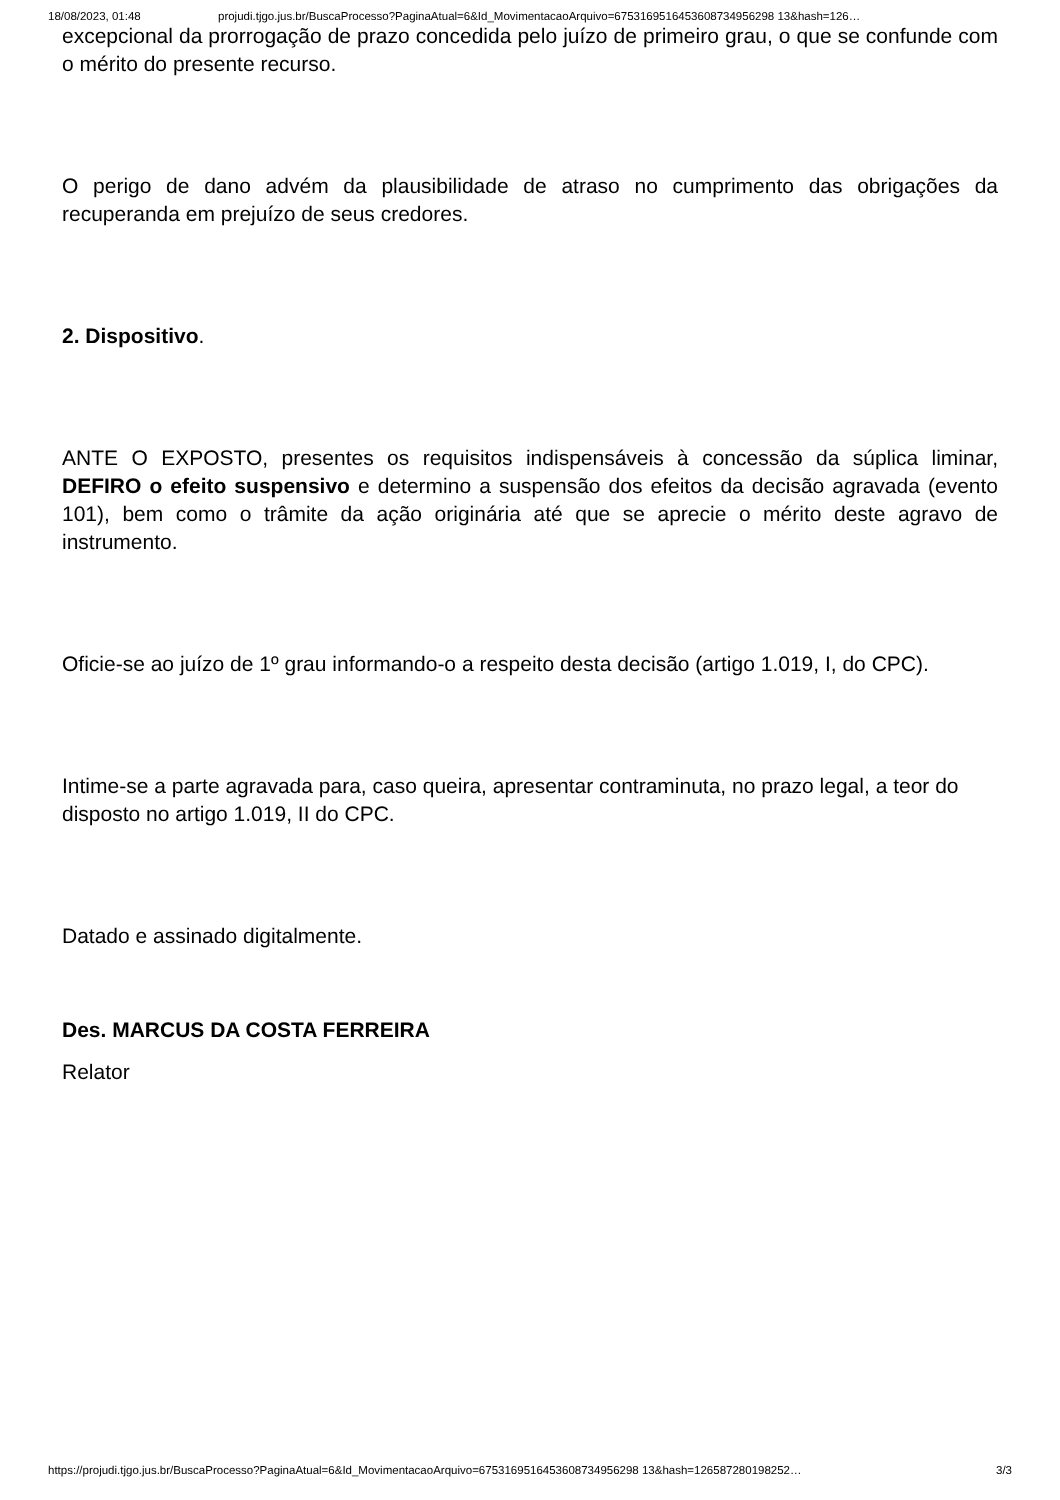18/08/2023, 01:48 projudi.tjgo.jus.br/BuscaProcesso?PaginaAtual=6&Id_MovimentacaoArquivo=6753169516453608734956298 13&hash=126…
excepcional da prorrogação de prazo concedida pelo juízo de primeiro grau, o que se confunde com o mérito do presente recurso.
O perigo de dano advém da plausibilidade de atraso no cumprimento das obrigações da recuperanda em prejuízo de seus credores.
2. Dispositivo.
ANTE O EXPOSTO, presentes os requisitos indispensáveis à concessão da súplica liminar, DEFIRO o efeito suspensivo e determino a suspensão dos efeitos da decisão agravada (evento 101), bem como o trâmite da ação originária até que se aprecie o mérito deste agravo de instrumento.
Oficie-se ao juízo de 1º grau informando-o a respeito desta decisão (artigo 1.019, I, do CPC).
Intime-se a parte agravada para, caso queira, apresentar contraminuta, no prazo legal, a teor do disposto no artigo 1.019, II do CPC.
Datado e assinado digitalmente.
Des. MARCUS DA COSTA FERREIRA
Relator
https://projudi.tjgo.jus.br/BuscaProcesso?PaginaAtual=6&Id_MovimentacaoArquivo=6753169516453608734956298 13&hash=126587280198252… 3/3